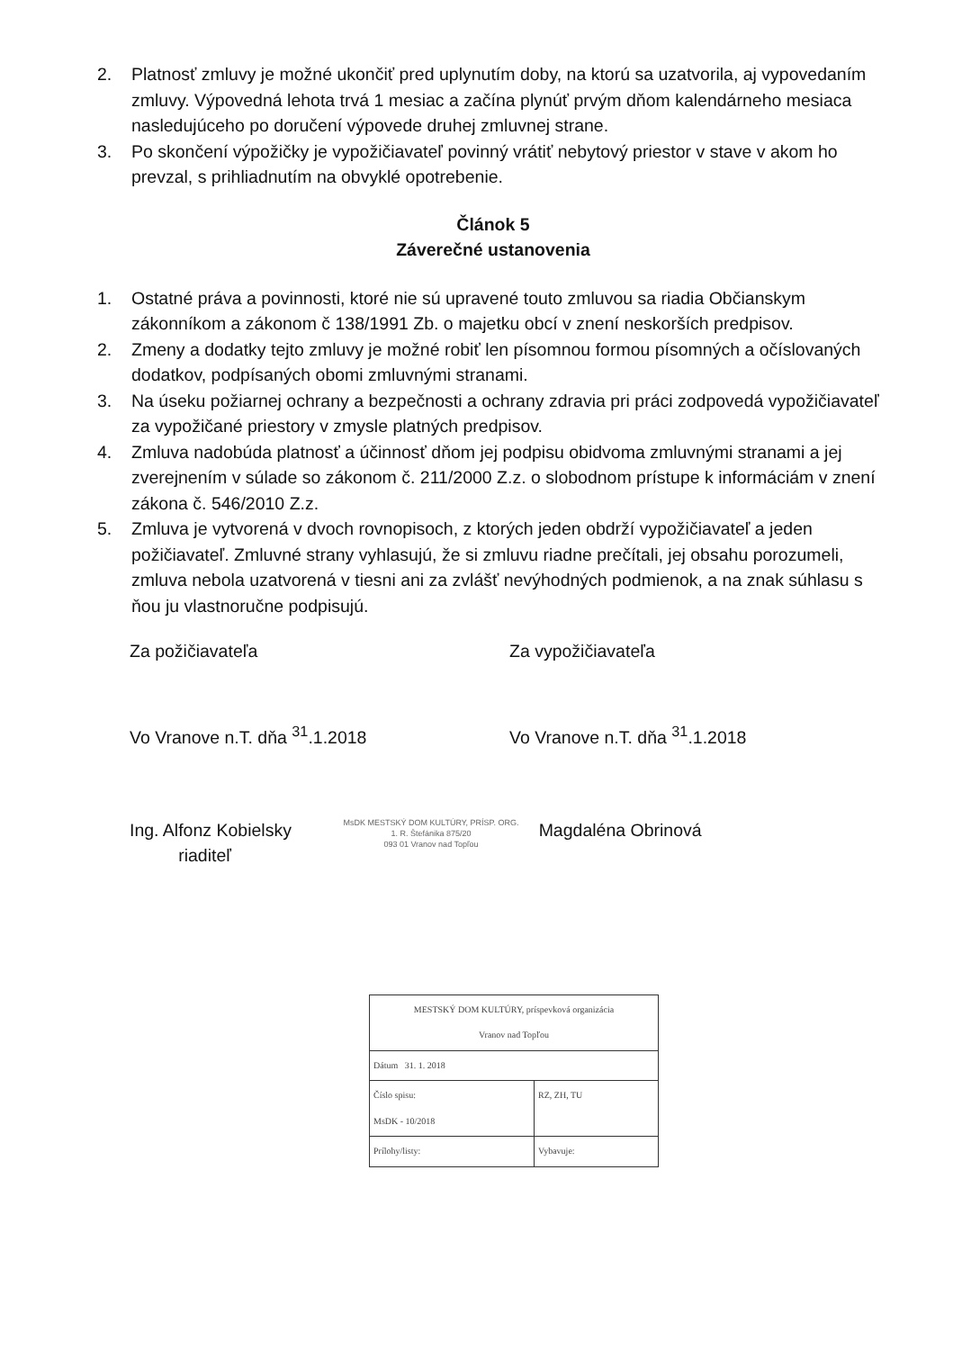2. Platnosť zmluvy je možné ukončiť pred uplynutím doby, na ktorú sa uzatvorila, aj vypovedaním zmluvy. Výpovedná lehota trvá 1 mesiac a začína plynúť prvým dňom kalendárneho mesiaca nasledujúceho po doručení výpovede druhej zmluvnej strane.
3. Po skončení výpožičky je vypožičiavateľ povinný vrátiť nebytový priestor v stave v akom ho prevzal, s prihliadnutím na obvyklé opotrebenie.
Článok 5
Záverečné ustanovenia
1. Ostatné práva a povinnosti, ktoré nie sú upravené touto zmluvou sa riadia Občianskym zákonníkom a zákonom č 138/1991 Zb. o majetku obcí v znení neskorších predpisov.
2. Zmeny a dodatky tejto zmluvy je možné robiť len písomnou formou písomných a očíslovaných dodatkov, podpísaných obomi zmluvnými stranami.
3. Na úseku požiarnej ochrany a bezpečnosti a ochrany zdravia pri práci zodpovedá vypožičiavateľ za vypožičané priestory v zmysle platných predpisov.
4. Zmluva nadobúda platnosť a účinnosť dňom jej podpisu obidvoma zmluvnými stranami a jej zverejnením v súlade so zákonom č. 211/2000 Z.z. o slobodnom prístupe k informáciám v znení zákona č. 546/2010 Z.z.
5. Zmluva je vytvorená v dvoch rovnopisoch, z ktorých jeden obdrží vypožičiavateľ a jeden požičiavateľ. Zmluvné strany vyhlasujú, že si zmluvu riadne prečítali, jej obsahu porozumeli, zmluva nebola uzatvorená v tiesni ani za zvlášť nevýhodných podmienok, a na znak súhlasu s ňou ju vlastnoručne podpisujú.
Za požičiavateľa Za vypožičiavateľa
Vo Vranove n.T. dňa <sup>31</sup>.1.2018 Vo Vranove n.T. dňa <sup>31</sup>.1.2018
Ing. Alfonz Kobielsky
riaditeľ
MsDK MESTSKÝ DOM KULTÚRY, PRÍSP. ORG.
1. R. Štefánika 875/20
093 01 Vranov nad Topľou
Magdaléna Obrinová
| MESTSKÝ DOM KULTÚRY, príspevková organizácia Vranov nad Topľou | |
| Dátum 31. 1. 2018 | |
| Číslo spisu: MsDK - 10/2018 | RZ, ZH, TU |
| Prílohy/listy: | Vybavuje: |